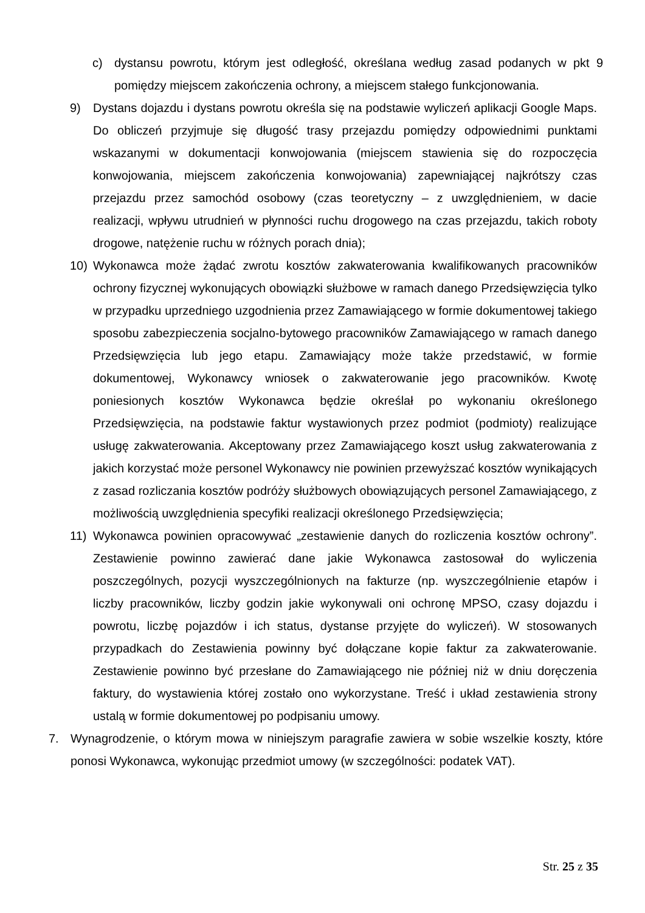c) dystansu powrotu, którym jest odległość, określana według zasad podanych w pkt 9 pomiędzy miejscem zakończenia ochrony, a miejscem stałego funkcjonowania.
9) Dystans dojazdu i dystans powrotu określa się na podstawie wyliczeń aplikacji Google Maps. Do obliczeń przyjmuje się długość trasy przejazdu pomiędzy odpowiednimi punktami wskazanymi w dokumentacji konwojowania (miejscem stawienia się do rozpoczęcia konwojowania, miejscem zakończenia konwojowania) zapewniającej najkrótszy czas przejazdu przez samochód osobowy (czas teoretyczny – z uwzględnieniem, w dacie realizacji, wpływu utrudnień w płynności ruchu drogowego na czas przejazdu, takich roboty drogowe, natężenie ruchu w różnych porach dnia);
10) Wykonawca może żądać zwrotu kosztów zakwaterowania kwalifikowanych pracowników ochrony fizycznej wykonujących obowiązki służbowe w ramach danego Przedsięwzięcia tylko w przypadku uprzedniego uzgodnienia przez Zamawiającego w formie dokumentowej takiego sposobu zabezpieczenia socjalno-bytowego pracowników Zamawiającego w ramach danego Przedsięwzięcia lub jego etapu. Zamawiający może także przedstawić, w formie dokumentowej, Wykonawcy wniosek o zakwaterowanie jego pracowników. Kwotę poniesionych kosztów Wykonawca będzie określał po wykonaniu określonego Przedsięwzięcia, na podstawie faktur wystawionych przez podmiot (podmioty) realizujące usługę zakwaterowania. Akceptowany przez Zamawiającego koszt usług zakwaterowania z jakich korzystać może personel Wykonawcy nie powinien przewyższać kosztów wynikających z zasad rozliczania kosztów podróży służbowych obowiązujących personel Zamawiającego, z możliwością uwzględnienia specyfiki realizacji określonego Przedsięwzięcia;
11) Wykonawca powinien opracowywać „zestawienie danych do rozliczenia kosztów ochrony”. Zestawienie powinno zawierać dane jakie Wykonawca zastosował do wyliczenia poszczególnych, pozycji wyszczególnionych na fakturze (np. wyszczególnienie etapów i liczby pracowników, liczby godzin jakie wykonywali oni ochronę MPSO, czasy dojazdu i powrotu, liczbę pojazdów i ich status, dystanse przyjęte do wyliczeń). W stosowanych przypadkach do Zestawienia powinny być dołączane kopie faktur za zakwaterowanie. Zestawienie powinno być przesłane do Zamawiającego nie później niż w dniu doręczenia faktury, do wystawienia której zostało ono wykorzystane. Treść i układ zestawienia strony ustalą w formie dokumentowej po podpisaniu umowy.
7. Wynagrodzenie, o którym mowa w niniejszym paragrafie zawiera w sobie wszelkie koszty, które ponosi Wykonawca, wykonując przedmiot umowy (w szczególności: podatek VAT).
Str. 25 z 35